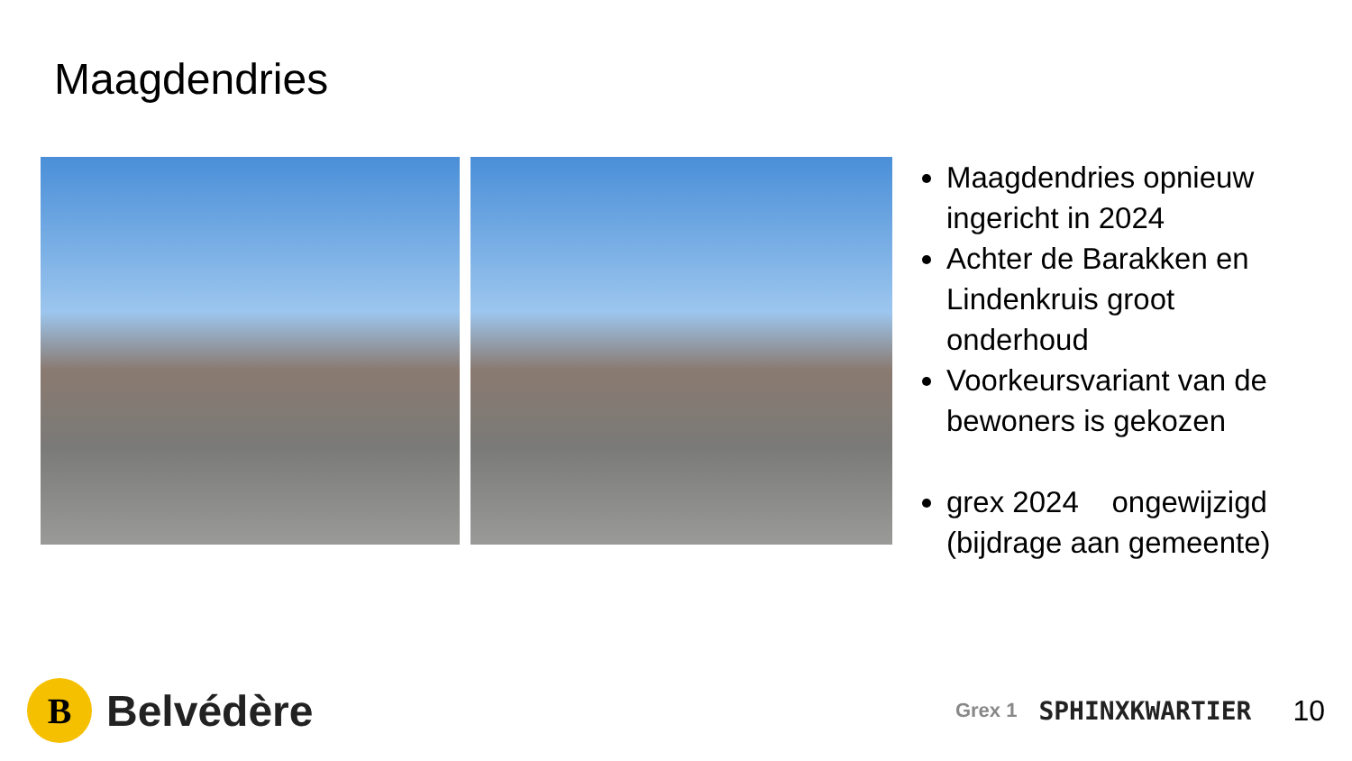Maagdendries
Maagdendries opnieuw ingericht in 2024
Achter de Barakken en Lindenkruis groot onderhoud
Voorkeursvariant van de bewoners is gekozen
grex 2024 ongewijzigd (bijdrage aan gemeente)
B
Belvédère
Grex 1 SPHINXKWARTIER 10